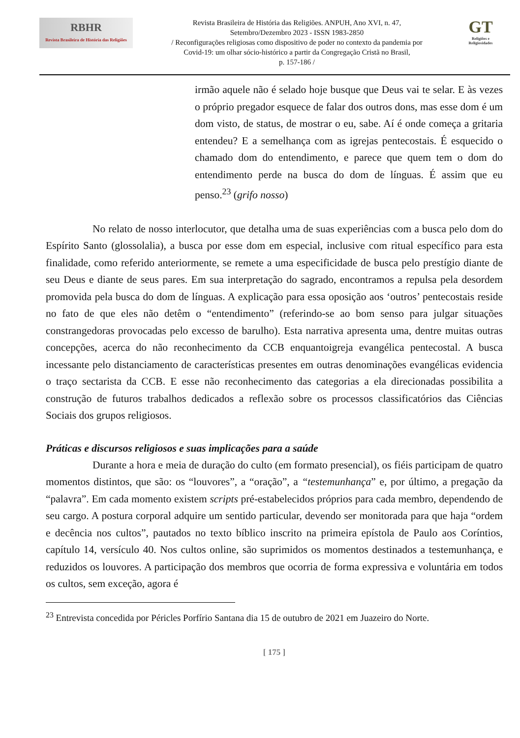RBHR
Revista Brasileira de História das Religiões
Revista Brasileira de História das Religiões. ANPUH, Ano XVI, n. 47,
Setembro/Dezembro 2023 - ISSN 1983-2850
/ Reconfigurações religiosas como dispositivo de poder no contexto da pandemia por
Covid-19: um olhar sócio-histórico a partir da Congregação Cristã no Brasil,
p. 157-186 /
GT
Religiões e Religiosidades
irmão aquele não é selado hoje busque que Deus vai te selar. E às vezes o próprio pregador esquece de falar dos outros dons, mas esse dom é um dom visto, de status, de mostrar o eu, sabe. Aí é onde começa a gritaria entendeu? E a semelhança com as igrejas pentecostais. É esquecido o chamado dom do entendimento, e parece que quem tem o dom do entendimento perde na busca do dom de línguas. É assim que eu penso.<sup>23</sup> (grifo nosso)
No relato de nosso interlocutor, que detalha uma de suas experiências com a busca pelo dom do Espírito Santo (glossolalia), a busca por esse dom em especial, inclusive com ritual específico para esta finalidade, como referido anteriormente, se remete a uma especificidade de busca pelo prestígio diante de seu Deus e diante de seus pares. Em sua interpretação do sagrado, encontramos a repulsa pela desordem promovida pela busca do dom de línguas. A explicação para essa oposição aos ‘outros’ pentecostais reside no fato de que eles não detêm o “entendimento” (referindo-se ao bom senso para julgar situações constrangedoras provocadas pelo excesso de barulho). Esta narrativa apresenta uma, dentre muitas outras concepções, acerca do não reconhecimento da CCB enquantoigreja evangélica pentecostal. A busca incessante pelo distanciamento de características presentes em outras denominações evangélicas evidencia o traço sectarista da CCB. E esse não reconhecimento das categorias a ela direcionadas possibilita a construção de futuros trabalhos dedicados a reflexão sobre os processos classificatórios das Ciências Sociais dos grupos religiosos.
Práticas e discursos religiosos e suas implicações para a saúde
Durante a hora e meia de duração do culto (em formato presencial), os fiéis participam de quatro momentos distintos, que são: os “louvores”, a “oração”, a “testemunhança” e, por último, a pregação da “palavra”. Em cada momento existem scripts pré-estabelecidos próprios para cada membro, dependendo de seu cargo. A postura corporal adquire um sentido particular, devendo ser monitorada para que haja “ordem e decência nos cultos”, pautados no texto bíblico inscrito na primeira epístola de Paulo aos Coríntios, capítulo 14, versículo 40. Nos cultos online, são suprimidos os momentos destinados a testemunhança, e reduzidos os louvores. A participação dos membros que ocorria de forma expressiva e voluntária em todos os cultos, sem exceção, agora é
<sup>23</sup> Entrevista concedida por Péricles Porfírio Santana dia 15 de outubro de 2021 em Juazeiro do Norte.
[ 175 ]